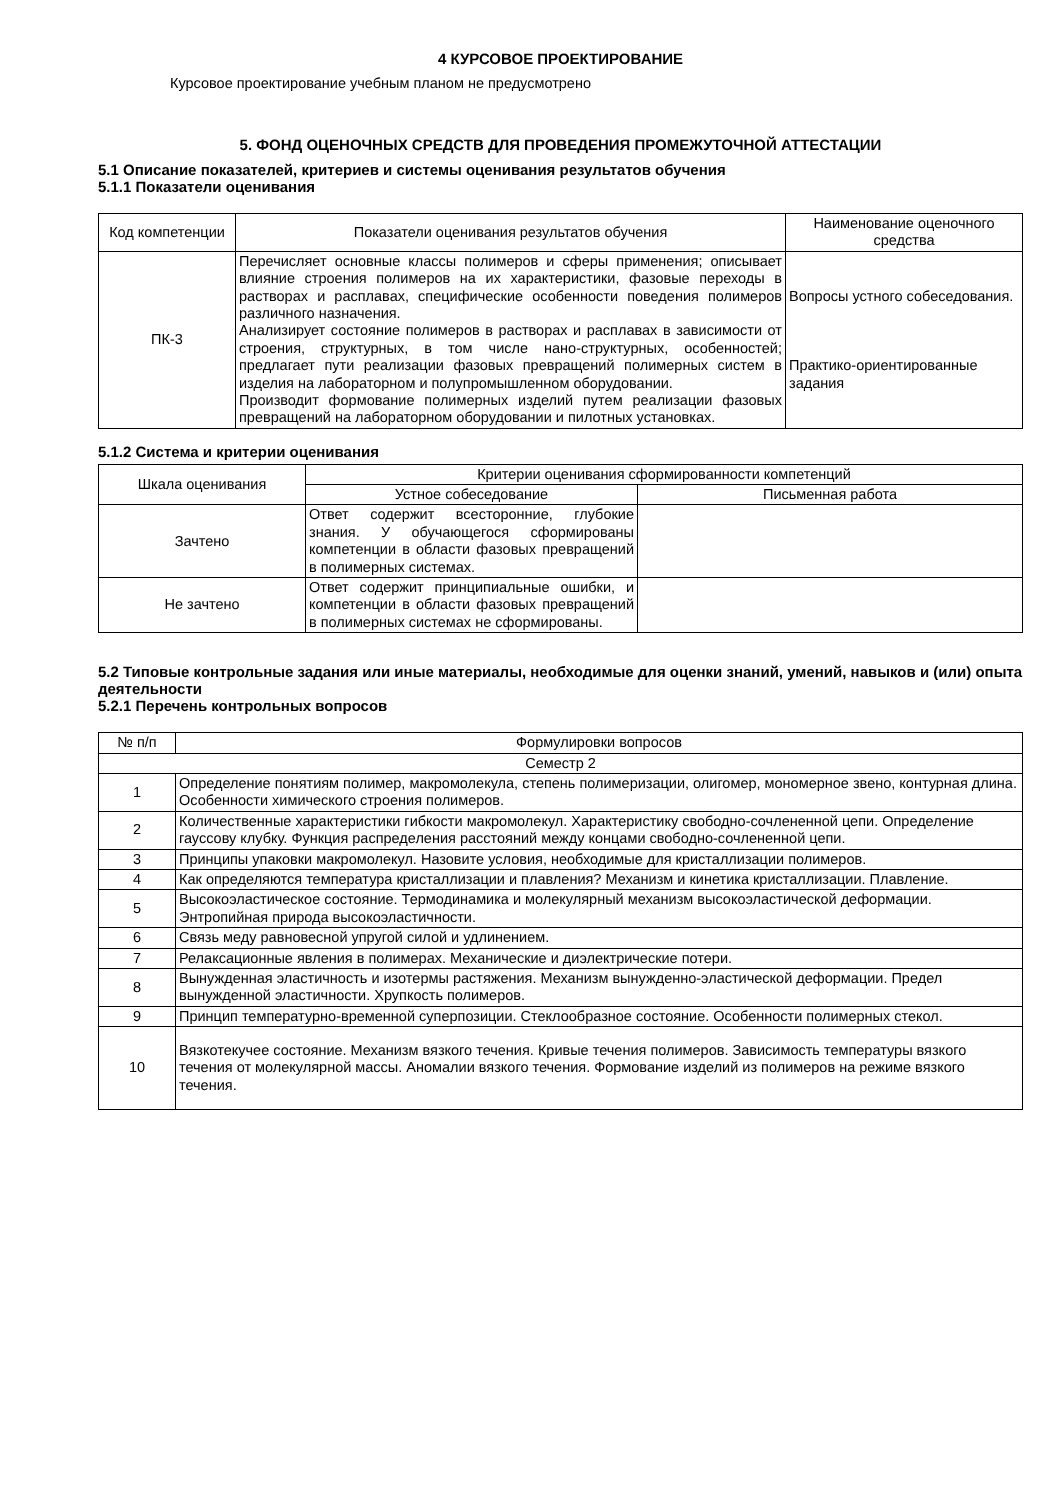4 КУРСОВОЕ ПРОЕКТИРОВАНИЕ
Курсовое проектирование учебным планом не предусмотрено
5. ФОНД ОЦЕНОЧНЫХ СРЕДСТВ ДЛЯ ПРОВЕДЕНИЯ ПРОМЕЖУТОЧНОЙ АТТЕСТАЦИИ
5.1 Описание показателей, критериев и системы оценивания результатов обучения
5.1.1 Показатели оценивания
| Код компетенции | Показатели оценивания результатов обучения | Наименование оценочного средства |
| --- | --- | --- |
| ПК-3 | Перечисляет основные классы полимеров и сферы применения; описывает влияние строения полимеров на их характеристики, фазовые переходы в растворах и расплавах, специфические особенности поведения полимеров различного назначения. Анализирует состояние полимеров в растворах и расплавах в зависимости от строения, структурных, в том числе нано-структурных, особенностей; предлагает пути реализации фазовых превращений полимерных систем в изделия на лабораторном и полупромышленном оборудовании. Производит формование полимерных изделий путем реализации фазовых превращений на лабораторном оборудовании и пилотных установках. | Вопросы устного собеседования. Практико-ориентированные задания |
5.1.2 Система и критерии оценивания
| Шкала оценивания | Критерии оценивания сформированности компетенций | |
| --- | --- | --- |
| | Устное собеседование | Письменная работа |
| Зачтено | Ответ содержит всесторонние, глубокие знания. У обучающегося сформированы компетенции в области фазовых превращений в полимерных системах. | |
| Не зачтено | Ответ содержит принципиальные ошибки, и компетенции в области фазовых превращений в полимерных системах не сформированы. | |
5.2 Типовые контрольные задания или иные материалы, необходимые для оценки знаний, умений, навыков и (или) опыта деятельности
5.2.1 Перечень контрольных вопросов
| № п/п | Формулировки вопросов |
| --- | --- |
| Семестр 2 | |
| 1 | Определение понятиям полимер, макромолекула, степень полимеризации, олигомер, мономерное звено, контурная длина. Особенности химического строения полимеров. |
| 2 | Количественные характеристики гибкости макромолекул. Характеристику свободно-сочлененной цепи. Определение гауссову клубку. Функция распределения расстояний между концами свободно-сочлененной цепи. |
| 3 | Принципы упаковки макромолекул. Назовите условия, необходимые для кристаллизации полимеров. |
| 4 | Как определяются температура кристаллизации и плавления? Механизм и кинетика кристаллизации. Плавление. |
| 5 | Высокоэластическое состояние. Термодинамика и молекулярный механизм высокоэластической деформации. Энтропийная природа высокоэластичности. |
| 6 | Связь меду равновесной упругой силой и удлинением. |
| 7 | Релаксационные явления в полимерах. Механические и диэлектрические потери. |
| 8 | Вынужденная эластичность и изотермы растяжения. Механизм вынужденно-эластической деформации. Предел вынужденной эластичности. Хрупкость полимеров. |
| 9 | Принцип температурно-временной суперпозиции. Стеклообразное состояние. Особенности полимерных стекол. |
| 10 | Вязкотекучее состояние. Механизм вязкого течения. Кривые течения полимеров. Зависимость температуры вязкого течения от молекулярной массы. Аномалии вязкого течения. Формование изделий из полимеров на режиме вязкого течения. |